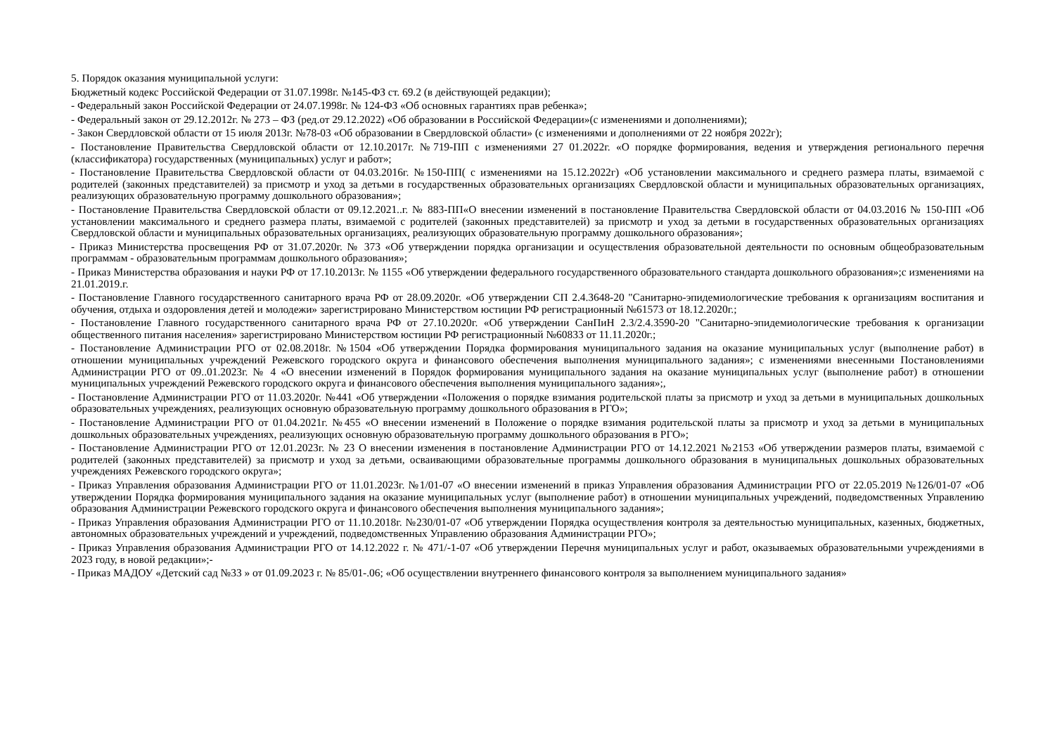5. Порядок оказания муниципальной услуги:
Бюджетный кодекс Российской Федерации от 31.07.1998г. №145-ФЗ ст. 69.2 (в действующей редакции);
- Федеральный закон Российской Федерации от 24.07.1998г. № 124-ФЗ «Об основных гарантиях прав ребенка»;
- Федеральный закон от 29.12.2012г. № 273 – ФЗ (ред.от 29.12.2022) «Об образовании в Российской Федерации»(с изменениями и дополнениями);
- Закон Свердловской области от 15 июля 2013г. №78-03 «Об образовании в Свердловской области» (с изменениями и дополнениями от 22 ноября 2022г);
- Постановление Правительства Свердловской области от 12.10.2017г. №719-ПП с изменениями 27 01.2022г. «О порядке формирования, ведения и утверждения регионального перечня (классификатора) государственных (муниципальных) услуг и работ»;
- Постановление Правительства Свердловской области от 04.03.2016г. №150-ПП( с изменениями на 15.12.2022г) «Об установлении максимального и среднего размера платы, взимаемой с родителей (законных представителей) за присмотр и уход за детьми в государственных образовательных организациях Свердловской области и муниципальных образовательных организациях, реализующих образовательную программу дошкольного образования»;
- Постановление Правительства Свердловской области от 09.12.2021..г. № 883-ПП«О внесении изменений в постановление Правительства Свердловской области от 04.03.2016 № 150-ПП «Об установлении максимального и среднего размера платы, взимаемой с родителей (законных представителей) за присмотр и уход за детьми в государственных образовательных организациях Свердловской области и муниципальных образовательных организациях, реализующих образовательную программу дошкольного образования»;
- Приказ Министерства просвещения РФ от 31.07.2020г. № 373 «Об утверждении порядка организации и осуществления образовательной деятельности по основным общеобразовательным программам - образовательным программам дошкольного образования»;
- Приказ Министерства образования и науки РФ от 17.10.2013г. № 1155 «Об утверждении федерального государственного образовательного стандарта дошкольного образования»;с изменениями на 21.01.2019.г.
- Постановление Главного государственного санитарного врача РФ от 28.09.2020г. «Об утверждении СП 2.4.3648-20 "Санитарно-эпидемиологические требования к организациям воспитания и обучения, отдыха и оздоровления детей и молодежи» зарегистрировано Министерством юстиции РФ регистрационный №61573 от 18.12.2020г.;
- Постановление Главного государственного санитарного врача РФ от 27.10.2020г. «Об утверждении СанПиН 2.3/2.4.3590-20 "Санитарно-эпидемиологические требования к организации общественного питания населения» зарегистрировано Министерством юстиции РФ регистрационный №60833 от 11.11.2020г.;
- Постановление Администрации РГО от 02.08.2018г. №1504 «Об утверждении Порядка формирования муниципального задания на оказание муниципальных услуг (выполнение работ) в отношении муниципальных учреждений Режевского городского округа и финансового обеспечения выполнения муниципального задания»; с изменениями внесенными Постановлениями Администрации РГО от 09..01.2023г. № 4 «О внесении изменений в Порядок формирования муниципального задания на оказание муниципальных услуг (выполнение работ) в отношении муниципальных учреждений Режевского городского округа и финансового обеспечения выполнения муниципального задания»;,
- Постановление Администрации РГО от 11.03.2020г. №441 «Об утверждении «Положения о порядке взимания родительской платы за присмотр и уход за детьми в муниципальных дошкольных образовательных учреждениях, реализующих основную образовательную программу дошкольного образования в РГО»;
- Постановление Администрации РГО от 01.04.2021г. №455 «О внесении изменений в Положение о порядке взимания родительской платы за присмотр и уход за детьми в муниципальных дошкольных образовательных учреждениях, реализующих основную образовательную программу дошкольного образования в РГО»;
- Постановление Администрации РГО от 12.01.2023г. № 23 О внесении изменения в постановление Администрации РГО от 14.12.2021 №2153 «Об утверждении размеров платы, взимаемой с родителей (законных представителей) за присмотр и уход за детьми, осваивающими образовательные программы дошкольного образования в муниципальных дошкольных образовательных учреждениях Режевского городского округа»;
- Приказ Управления образования Администрации РГО от 11.01.2023г. №1/01-07 «О внесении изменений в приказ Управления образования Администрации РГО от 22.05.2019 №126/01-07 «Об утверждении Порядка формирования муниципального задания на оказание муниципальных услуг (выполнение работ) в отношении муниципальных учреждений, подведомственных Управлению образования Администрации Режевского городского округа и финансового обеспечения выполнения муниципального задания»;
- Приказ Управления образования Администрации РГО от 11.10.2018г. №230/01-07 «Об утверждении Порядка осуществления контроля за деятельностью муниципальных, казенных, бюджетных, автономных образовательных учреждений и учреждений, подведомственных Управлению образования Администрации РГО»;
- Приказ Управления образования Администрации РГО от 14.12.2022 г. № 471/-1-07 «Об утверждении Перечня муниципальных услуг и работ, оказываемых образовательными учреждениями в 2023 году, в новой редакции»;-
- Приказ МАДОУ «Детский сад №33 » от 01.09.2023 г. № 85/01-.06; «Об осуществлении внутреннего финансового контроля за выполнением муниципального задания»